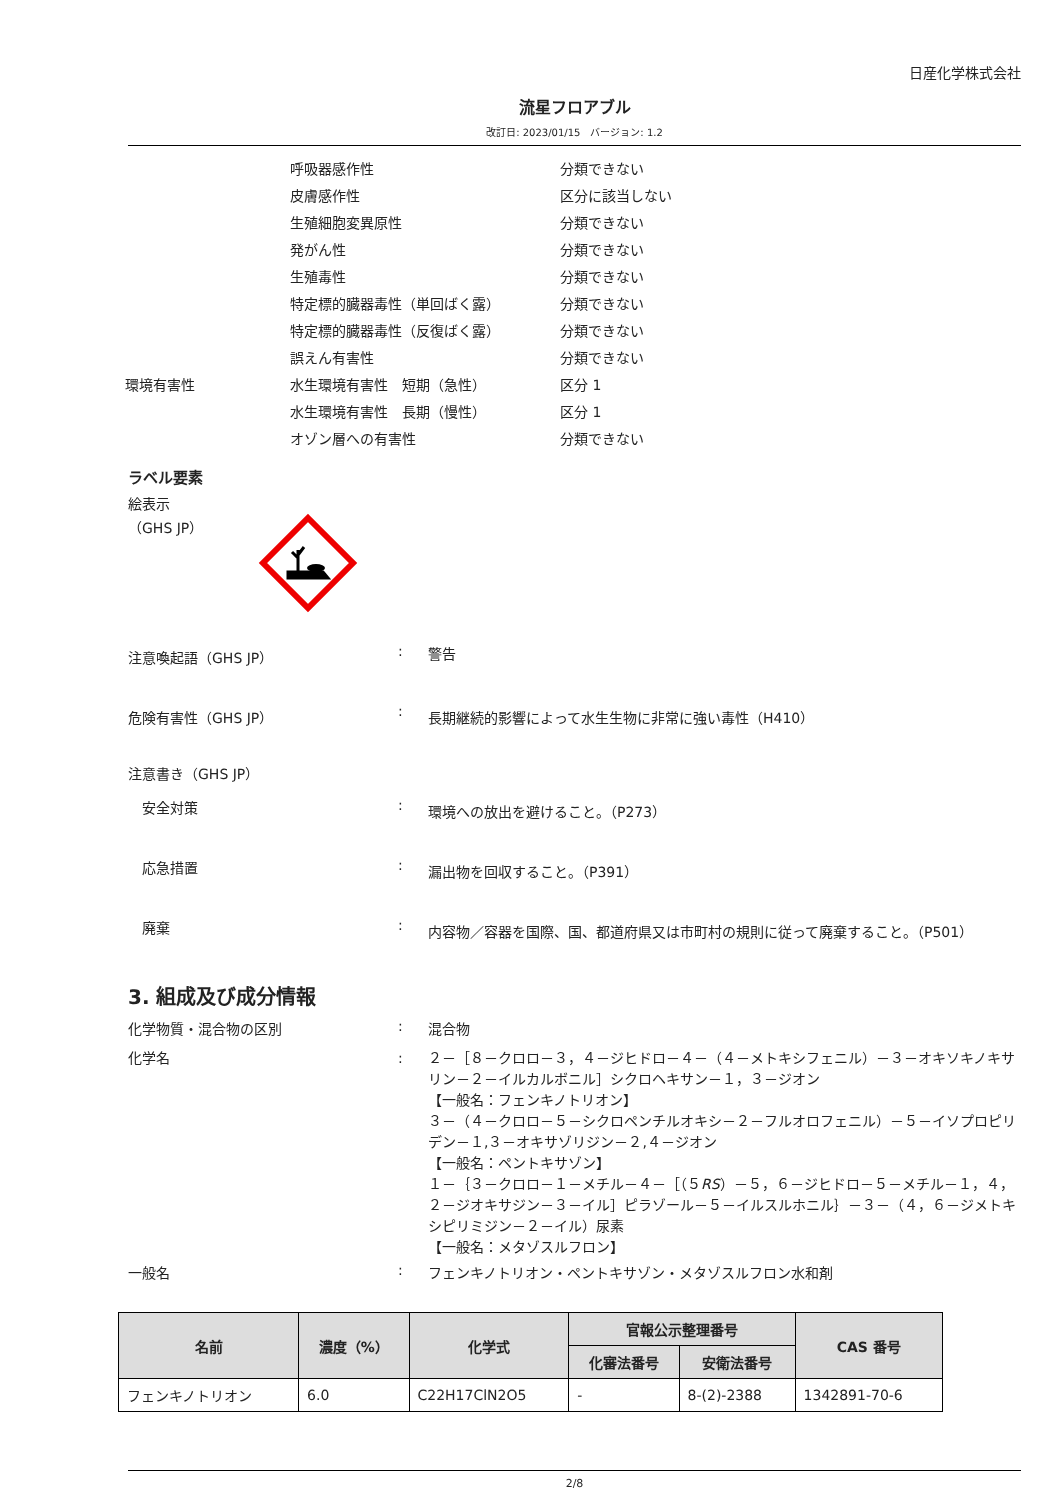日産化学株式会社
流星フロアブル
改訂日: 2023/01/15　バージョン: 1.2
呼吸器感作性
分類できない
皮膚感作性
区分に該当しない
生殖細胞変異原性
分類できない
発がん性
分類できない
生殖毒性
分類できない
特定標的臓器毒性（単回ばく露）
分類できない
特定標的臓器毒性（反復ばく露）
分類できない
誤えん有害性
分類できない
環境有害性
水生環境有害性　短期（急性）
区分 1
水生環境有害性　長期（慢性）
区分 1
オゾン層への有害性
分類できない
ラベル要素
絵表示
（GHS JP）
注意喚起語（GHS JP）
:
警告
危険有害性（GHS JP）
:
長期継続的影響によって水生生物に非常に強い毒性（H410）
注意書き（GHS JP）
　安全対策
:
環境への放出を避けること。（P273）
　応急措置
:
漏出物を回収すること。（P391）
　廃棄
:
内容物／容器を国際、国、都道府県又は市町村の規則に従って廃棄すること。（P501）
3. 組成及び成分情報
化学物質・混合物の区別
:
混合物
化学名
:
２－［８－クロロ－３，４－ジヒドロ－４－（４－メトキシフェニル）－３－オキソキノキサリン－２－イルカルボニル］シクロヘキサン－１，３－ジオン
【一般名：フェンキノトリオン】
３－（４－クロロ－５－シクロペンチルオキシ－２－フルオロフェニル）－５－イソプロピリデン－１,３－オキサゾリジン－２,４－ジオン
【一般名：ペントキサゾン】
１－｛３－クロロ－１－メチル－４－［（５RS）－５，６－ジヒドロ－５－メチル－１，４，２－ジオキサジン－３－イル］ピラゾール－５－イルスルホニル｝－３－（４，６－ジメトキシピリミジン－２－イル）尿素
【一般名：メタゾスルフロン】
一般名
:
フェンキノトリオン・ペントキサゾン・メタゾスルフロン水和剤
| 名前 | 濃度（%） | 化学式 | 官報公示整理番号 | | CAS 番号 |
| --- | --- | --- | --- | --- | --- |
| | | | 化審法番号 | 安衛法番号 | |
| フェンキノトリオン | 6.0 | C22H17ClN2O5 | - | 8-(2)-2388 | 1342891-70-6 |
2/8